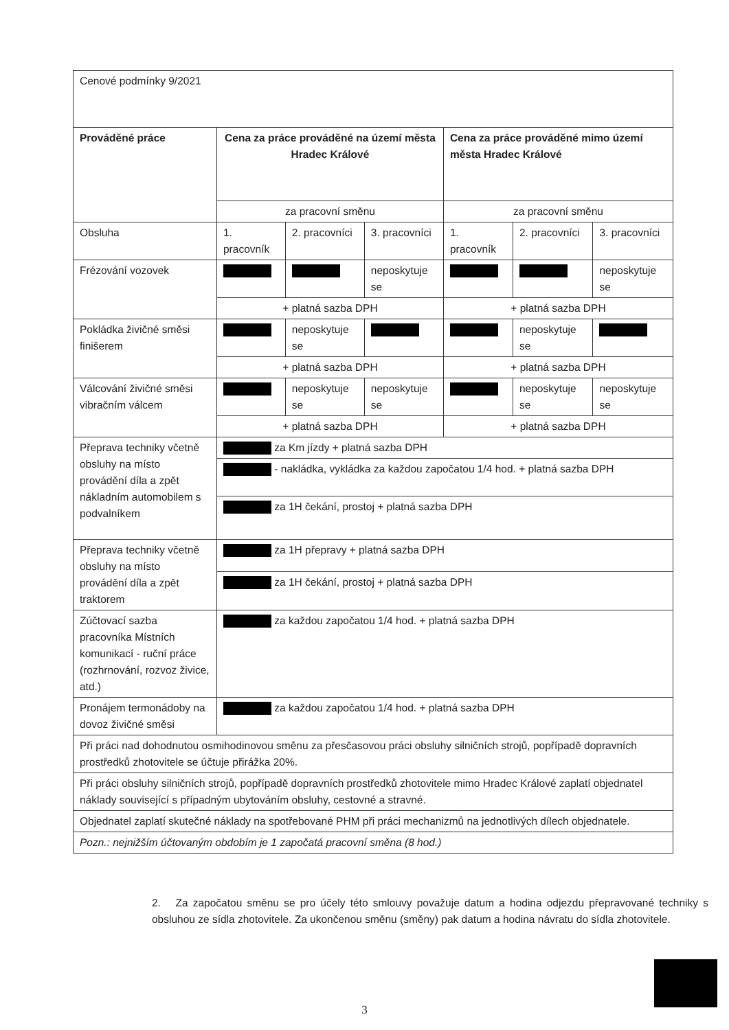| Cenové podmínky 9/2021 | | | | | | |
| Prováděné práce | Cena za práce prováděné na území města Hradec Králové | | | Cena za práce prováděné mimo území města Hradec Králové | | |
| | za pracovní směnu | | | za pracovní směnu | | |
| Obsluha | 1. pracovník | 2. pracovníci | 3. pracovníci | 1. pracovník | 2. pracovníci | 3. pracovníci |
| Frézování vozovek | | | neposkytuje se | | | neposkytuje se |
| | + platná sazba DPH | | | + platná sazba DPH | | |
| Pokládka živičné směsi finišerem | | neposkytuje se | | | neposkytuje se | |
| | + platná sazba DPH | | | + platná sazba DPH | | |
| Válcování živičné směsi vibračním válcem | | neposkytuje se | neposkytuje se | | neposkytuje se | neposkytuje se |
| | + platná sazba DPH | | | + platná sazba DPH | | |
| Přeprava techniky včetně obsluhy na místo provádění díla a zpět nákladním automobilem s podvalníkem | za Km jízdy + platná sazba DPH | | | | | |
| | - nakládka, vykládka za každou započatou 1/4 hod. + platná sazba DPH | | | | | |
| | za 1H čekání, prostoj + platná sazba DPH | | | | | |
| Přeprava techniky včetně obsluhy na místo provádění díla a zpět traktorem | za 1H přepravy + platná sazba DPH | | | | | |
| | za 1H čekání, prostoj + platná sazba DPH | | | | | |
| Zúčtovací sazba pracovníka Místních komunikací - ruční práce (rozhrnování, rozvoz živice, atd.) | za každou započatou 1/4 hod. + platná sazba DPH | | | | | |
| Pronájem termonádoby na dovoz živičné směsi | za každou započatou 1/4 hod. + platná sazba DPH | | | | | |
| Při práci nad dohodnutou osmihodinovou směnu za přesčasovou práci obsluhy silničních strojů, popřípadě dopravních prostředků zhotovitele se účtuje přirážka 20%. | | | | | | |
| Při práci obsluhy silničních strojů, popřípadě dopravních prostředků zhotovitele mimo Hradec Králové zaplatí objednatel náklady související s případným ubytováním obsluhy, cestovné a stravné. | | | | | | |
| Objednatel zaplatí skutečné náklady na spotřebované PHM při práci mechanizmů na jednotlivých dílech objednatele. | | | | | | |
| Pozn.: nejnižším účtovaným obdobím je 1 započatá pracovní směna (8 hod.) | | | | | | |
2. Za započatou směnu se pro účely této smlouvy považuje datum a hodina odjezdu přepravované techniky s obsluhou ze sídla zhotovitele. Za ukončenou směnu (směny) pak datum a hodina návratu do sídla zhotovitele.
3